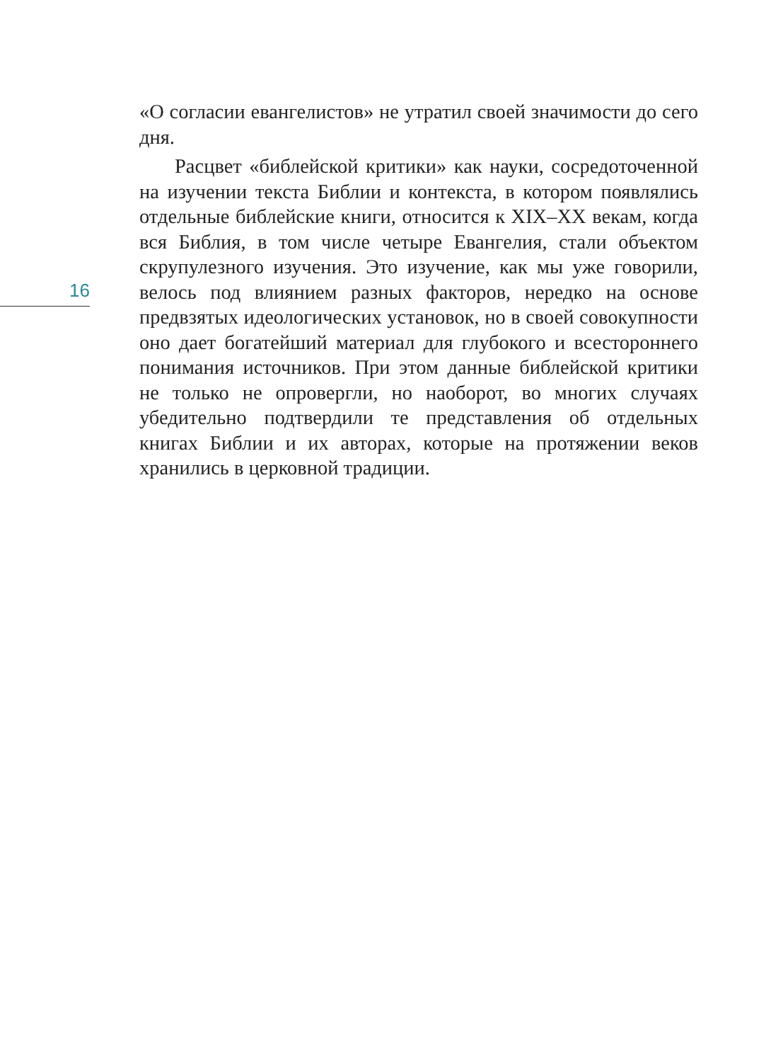16
«О согласии евангелистов» не утратил своей значимости до сего дня.
Расцвет «библейской критики» как науки, сосредоточенной на изучении текста Библии и контекста, в котором появлялись отдельные библейские книги, относится к XIX–XX векам, когда вся Библия, в том числе четыре Евангелия, стали объектом скрупулезного изучения. Это изучение, как мы уже говорили, велось под влиянием разных факторов, нередко на основе предвзятых идеологических установок, но в своей совокупности оно дает богатейший материал для глубокого и всестороннего понимания источников. При этом данные библейской критики не только не опровергли, но наоборот, во многих случаях убедительно подтвердили те представления об отдельных книгах Библии и их авторах, которые на протяжении веков хранились в церковной традиции.